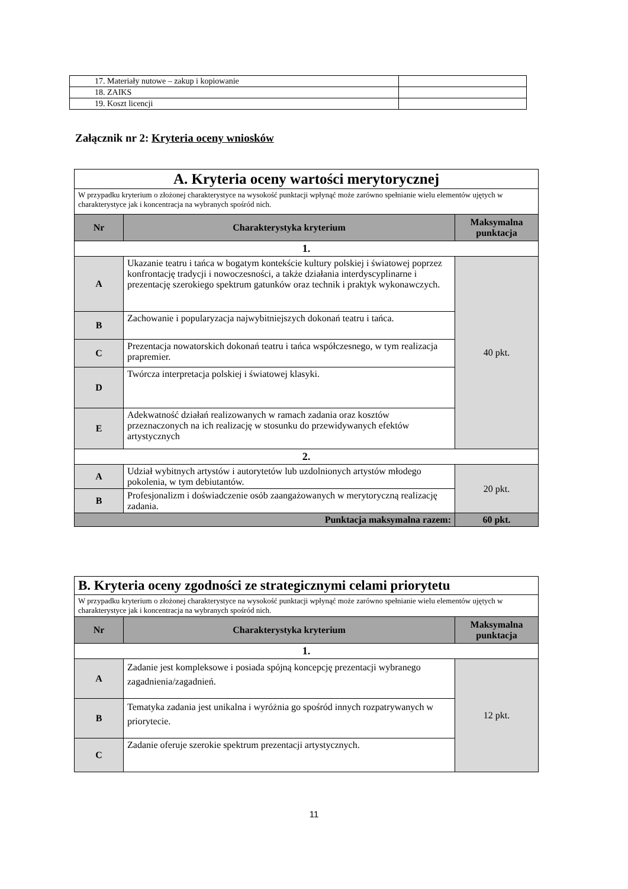| 17. Materiały nutowe – zakup i kopiowanie | |
| 18. ZAIKS | |
| 19. Koszt licencji | |
Załącznik nr 2: Kryteria oceny wniosków
| A. Kryteria oceny wartości merytorycznej | | |
| W przypadku kryterium o złożonej charakterystyce na wysokość punktacji wpłynąć może zarówno spełnianie wielu elementów ujętych w charakterystyce jak i koncentracja na wybranych spośród nich. | | |
| Nr | Charakterystyka kryterium | Maksymalna punktacja |
| 1. | | |
| A | Ukazanie teatru i tańca w bogatym kontekście kultury polskiej i światowej poprzez konfrontację tradycji i nowoczesności, a także działania interdyscyplinarne i prezentację szerokiego spektrum gatunków oraz technik i praktyk wykonawczych. | 40 pkt. |
| B | Zachowanie i popularyzacja najwybitniejszych dokonań teatru i tańca. | |
| C | Prezentacja nowatorskich dokonań teatru i tańca współczesnego, w tym realizacja prapremier. | |
| D | Twórcza interpretacja polskiej i światowej klasyki. | |
| E | Adekwatność działań realizowanych w ramach zadania oraz kosztów przeznaczonych na ich realizację w stosunku do przewidywanych efektów artystycznych | |
| 2. | | |
| A | Udział wybitnych artystów i autorytetów lub uzdolnionych artystów młodego pokolenia, w tym debiutantów. | 20 pkt. |
| B | Profesjonalizm i doświadczenie osób zaangażowanych w merytoryczną realizację zadania. | |
| Punktacja maksymalna razem: | | 60 pkt. |
| B. Kryteria oceny zgodności ze strategicznymi celami priorytetu | | |
| W przypadku kryterium o złożonej charakterystyce na wysokość punktacji wpłynąć może zarówno spełnianie wielu elementów ujętych w charakterystyce jak i koncentracja na wybranych spośród nich. | | |
| Nr | Charakterystyka kryterium | Maksymalna punktacja |
| 1. | | |
| A | Zadanie jest kompleksowe i posiada spójną koncepcję prezentacji wybranego zagadnienia/zagadnień. | 12 pkt. |
| B | Tematyka zadania jest unikalna i wyróżnia go spośród innych rozpatrywanych w priorytecie. | |
| C | Zadanie oferuje szerokie spektrum prezentacji artystycznych. | |
11